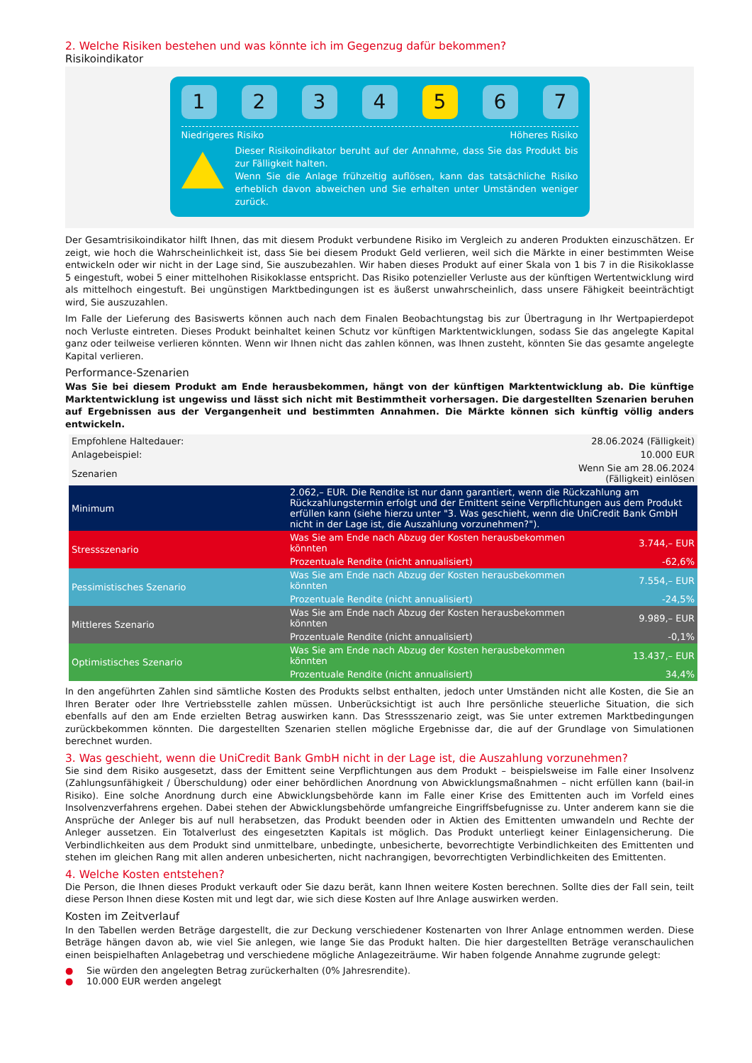2. Welche Risiken bestehen und was könnte ich im Gegenzug dafür bekommen?
Risikoindikator
1 2 3 4 5 6 7
Niedrigeres Risiko Höheres Risiko
Dieser Risikoindikator beruht auf der Annahme, dass Sie das Produkt bis zur Fälligkeit halten.
Wenn Sie die Anlage frühzeitig auflösen, kann das tatsächliche Risiko erheblich davon abweichen und Sie erhalten unter Umständen weniger zurück.
Der Gesamtrisikoindikator hilft Ihnen, das mit diesem Produkt verbundene Risiko im Vergleich zu anderen Produkten einzuschätzen. Er zeigt, wie hoch die Wahrscheinlichkeit ist, dass Sie bei diesem Produkt Geld verlieren, weil sich die Märkte in einer bestimmten Weise entwickeln oder wir nicht in der Lage sind, Sie auszubezahlen. Wir haben dieses Produkt auf einer Skala von 1 bis 7 in die Risikoklasse 5 eingestuft, wobei 5 einer mittelhohen Risikoklasse entspricht. Das Risiko potenzieller Verluste aus der künftigen Wertentwicklung wird als mittelhoch eingestuft. Bei ungünstigen Marktbedingungen ist es äußerst unwahrscheinlich, dass unsere Fähigkeit beeinträchtigt wird, Sie auszuzahlen.
Im Falle der Lieferung des Basiswerts können auch nach dem Finalen Beobachtungstag bis zur Übertragung in Ihr Wertpapierdepot noch Verluste eintreten. Dieses Produkt beinhaltet keinen Schutz vor künftigen Marktentwicklungen, sodass Sie das angelegte Kapital ganz oder teilweise verlieren könnten. Wenn wir Ihnen nicht das zahlen können, was Ihnen zusteht, könnten Sie das gesamte angelegte Kapital verlieren.
Performance-Szenarien
Was Sie bei diesem Produkt am Ende herausbekommen, hängt von der künftigen Marktentwicklung ab. Die künftige Marktentwicklung ist ungewiss und lässt sich nicht mit Bestimmtheit vorhersagen. Die dargestellten Szenarien beruhen auf Ergebnissen aus der Vergangenheit und bestimmten Annahmen. Die Märkte können sich künftig völlig anders entwickeln.
| Empfohlene Haltedauer: | | 28.06.2024 (Fälligkeit) |
| Anlagebeispiel: | | 10.000 EUR |
| Szenarien | | Wenn Sie am 28.06.2024 (Fälligkeit) einlösen |
| Minimum | 2.062,– EUR. Die Rendite ist nur dann garantiert, wenn die Rückzahlung am Rückzahlungstermin erfolgt und der Emittent seine Verpflichtungen aus dem Produkt erfüllen kann (siehe hierzu unter "3. Was geschieht, wenn die UniCredit Bank GmbH nicht in der Lage ist, die Auszahlung vorzunehmen?"). | |
| Stressszenario | Was Sie am Ende nach Abzug der Kosten herausbekommen könnten | 3.744,– EUR |
| | Prozentuale Rendite (nicht annualisiert) | -62,6% |
| Pessimistisches Szenario | Was Sie am Ende nach Abzug der Kosten herausbekommen könnten | 7.554,– EUR |
| | Prozentuale Rendite (nicht annualisiert) | -24,5% |
| Mittleres Szenario | Was Sie am Ende nach Abzug der Kosten herausbekommen könnten | 9.989,– EUR |
| | Prozentuale Rendite (nicht annualisiert) | -0,1% |
| Optimistisches Szenario | Was Sie am Ende nach Abzug der Kosten herausbekommen könnten | 13.437,– EUR |
| | Prozentuale Rendite (nicht annualisiert) | 34,4% |
In den angeführten Zahlen sind sämtliche Kosten des Produkts selbst enthalten, jedoch unter Umständen nicht alle Kosten, die Sie an Ihren Berater oder Ihre Vertriebsstelle zahlen müssen. Unberücksichtigt ist auch Ihre persönliche steuerliche Situation, die sich ebenfalls auf den am Ende erzielten Betrag auswirken kann. Das Stressszenario zeigt, was Sie unter extremen Marktbedingungen zurückbekommen könnten. Die dargestellten Szenarien stellen mögliche Ergebnisse dar, die auf der Grundlage von Simulationen berechnet wurden.
3. Was geschieht, wenn die UniCredit Bank GmbH nicht in der Lage ist, die Auszahlung vorzunehmen?
Sie sind dem Risiko ausgesetzt, dass der Emittent seine Verpflichtungen aus dem Produkt – beispielsweise im Falle einer Insolvenz (Zahlungsunfähigkeit / Überschuldung) oder einer behördlichen Anordnung von Abwicklungsmaßnahmen – nicht erfüllen kann (bail-in Risiko). Eine solche Anordnung durch eine Abwicklungsbehörde kann im Falle einer Krise des Emittenten auch im Vorfeld eines Insolvenzverfahrens ergehen. Dabei stehen der Abwicklungsbehörde umfangreiche Eingriffsbefugnisse zu. Unter anderem kann sie die Ansprüche der Anleger bis auf null herabsetzen, das Produkt beenden oder in Aktien des Emittenten umwandeln und Rechte der Anleger aussetzen. Ein Totalverlust des eingesetzten Kapitals ist möglich. Das Produkt unterliegt keiner Einlagensicherung. Die Verbindlichkeiten aus dem Produkt sind unmittelbare, unbedingte, unbesicherte, bevorrechtigte Verbindlichkeiten des Emittenten und stehen im gleichen Rang mit allen anderen unbesicherten, nicht nachrangigen, bevorrechtigten Verbindlichkeiten des Emittenten.
4. Welche Kosten entstehen?
Die Person, die Ihnen dieses Produkt verkauft oder Sie dazu berät, kann Ihnen weitere Kosten berechnen. Sollte dies der Fall sein, teilt diese Person Ihnen diese Kosten mit und legt dar, wie sich diese Kosten auf Ihre Anlage auswirken werden.
Kosten im Zeitverlauf
In den Tabellen werden Beträge dargestellt, die zur Deckung verschiedener Kostenarten von Ihrer Anlage entnommen werden. Diese Beträge hängen davon ab, wie viel Sie anlegen, wie lange Sie das Produkt halten. Die hier dargestellten Beträge veranschaulichen einen beispielhaften Anlagebetrag und verschiedene mögliche Anlagezeiträume. Wir haben folgende Annahme zugrunde gelegt:
● Sie würden den angelegten Betrag zurückerhalten (0% Jahresrendite).
● 10.000 EUR werden angelegt